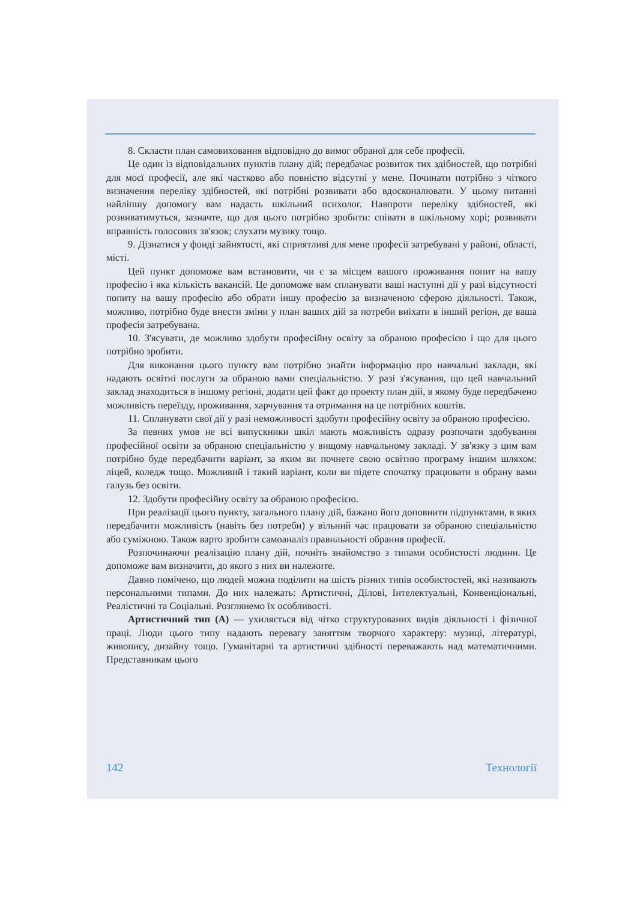8. Скласти план самовиховання відповідно до вимог обраної для себе професії.
Це один із відповідальних пунктів плану дій; передбачає розвиток тих здібностей, що потрібні для моєї професії, але які частково або повністю відсутні у мене. Починати потрібно з чіткого визначення переліку здібностей, які потрібні розвивати або вдосконалювати. У цьому питанні найліпшу допомогу вам надасть шкільний психолог. Навпроти переліку здібностей, які розвиватимуться, зазначте, що для цього потрібно зробити: співати в шкільному хорі; розвивати вправність голосових зв'язок; слухати музику тощо.
9. Дізнатися у фонді зайнятості, які сприятливі для мене професії затребувані у районі, області, місті.
Цей пункт допоможе вам встановити, чи є за місцем вашого проживання попит на вашу професію і яка кількість вакансій. Це допоможе вам спланувати ваші наступні дії у разі відсутності попиту на вашу професію або обрати іншу професію за визначеною сферою діяльності. Також, можливо, потрібно буде внести зміни у план ваших дій за потреби виїхати в інший регіон, де ваша професія затребувана.
10. З'ясувати, де можливо здобути професійну освіту за обраною професією і що для цього потрібно зробити.
Для виконання цього пункту вам потрібно знайти інформацію про навчальні заклади, які надають освітні послуги за обраною вами спеціальністю. У разі з'ясування, що цей навчальний заклад знаходиться в іншому регіоні, додати цей факт до проекту план дій, в якому буде передбачено можливість переїзду, проживання, харчування та отримання на це потрібних коштів.
11. Спланувати свої дії у разі неможливості здобути професійну освіту за обраною професією.
За певних умов не всі випускники шкіл мають можливість одразу розпочати здобування професійної освіти за обраною спеціальністю у вищому навчальному закладі. У зв'язку з цим вам потрібно буде передбачити варіант, за яким ви почнете свою освітню програму іншим шляхом: ліцей, коледж тощо. Можливий і такий варіант, коли ви підете спочатку працювати в обрану вами галузь без освіти.
12. Здобути професійну освіту за обраною професією.
При реалізації цього пункту, загального плану дій, бажано його доповнити підпунктами, в яких передбачити можливість (навіть без потреби) у вільний час працювати за обраною спеціальністю або суміжною. Також варто зробити самоаналіз правильності обрання професії.
Розпочинаючи реалізацію плану дій, почніть знайомство з типами особистості людини. Це допоможе вам визначити, до якого з них ви належите.
Давно помічено, що людей можна поділити на шість різних типів особистостей, які називають персональними типами. До них належать: Артистичні, Ділові, Інтелектуальні, Конвенціональні, Реалістичні та Соціальні. Розглянемо їх особливості.
Артистичний тип (А) — ухиляється від чітко структурованих видів діяльності і фізичної праці. Люди цього типу надають перевагу заняттям творчого характеру: музиці, літературі, живопису, дизайну тощо. Гуманітарні та артистичні здібності переважають над математичними. Представникам цього
142 Технології